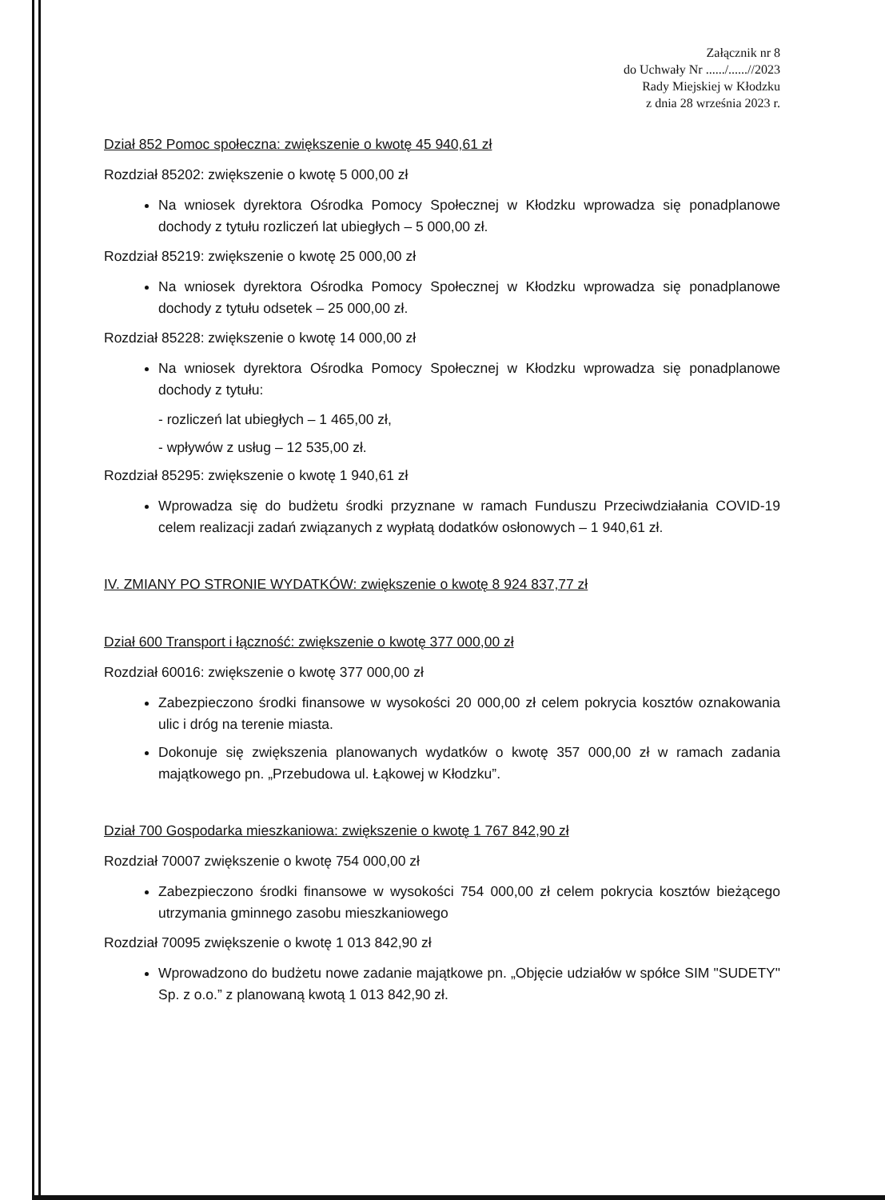Załącznik nr 8
do Uchwały Nr ....../......//2023
Rady Miejskiej w Kłodzku
z dnia 28 września 2023 r.
Dział 852 Pomoc społeczna: zwiększenie o kwotę 45 940,61 zł
Rozdział 85202: zwiększenie o kwotę 5 000,00 zł
Na wniosek dyrektora Ośrodka Pomocy Społecznej w Kłodzku wprowadza się ponadplanowe dochody z tytułu rozliczeń lat ubiegłych – 5 000,00 zł.
Rozdział 85219: zwiększenie o kwotę 25 000,00 zł
Na wniosek dyrektora Ośrodka Pomocy Społecznej w Kłodzku wprowadza się ponadplanowe dochody z tytułu odsetek – 25 000,00 zł.
Rozdział 85228: zwiększenie o kwotę 14 000,00 zł
Na wniosek dyrektora Ośrodka Pomocy Społecznej w Kłodzku wprowadza się ponadplanowe dochody z tytułu:
- rozliczeń lat ubiegłych – 1 465,00 zł,
- wpływów z usług – 12 535,00 zł.
Rozdział 85295: zwiększenie o kwotę 1 940,61 zł
Wprowadza się do budżetu środki przyznane w ramach Funduszu Przeciwdziałania COVID-19 celem realizacji zadań związanych z wypłatą dodatków osłonowych – 1 940,61 zł.
IV. ZMIANY PO STRONIE WYDATKÓW: zwiększenie o kwotę 8 924 837,77 zł
Dział 600 Transport i łączność: zwiększenie o kwotę 377 000,00 zł
Rozdział 60016: zwiększenie o kwotę 377 000,00 zł
Zabezpieczono środki finansowe w wysokości 20 000,00 zł celem pokrycia kosztów oznakowania ulic i dróg na terenie miasta.
Dokonuje się zwiększenia planowanych wydatków o kwotę 357 000,00 zł w ramach zadania majątkowego pn. „Przebudowa ul. Łąkowej w Kłodzku”.
Dział 700 Gospodarka mieszkaniowa: zwiększenie o kwotę 1 767 842,90 zł
Rozdział 70007 zwiększenie o kwotę 754 000,00 zł
Zabezpieczono środki finansowe w wysokości 754 000,00 zł celem pokrycia kosztów bieżącego utrzymania gminnego zasobu mieszkaniowego
Rozdział 70095 zwiększenie o kwotę 1 013 842,90 zł
Wprowadzono do budżetu nowe zadanie majątkowe pn. „Objęcie udziałów w spółce SIM "SUDETY" Sp. z o.o.” z planowaną kwotą 1 013 842,90 zł.